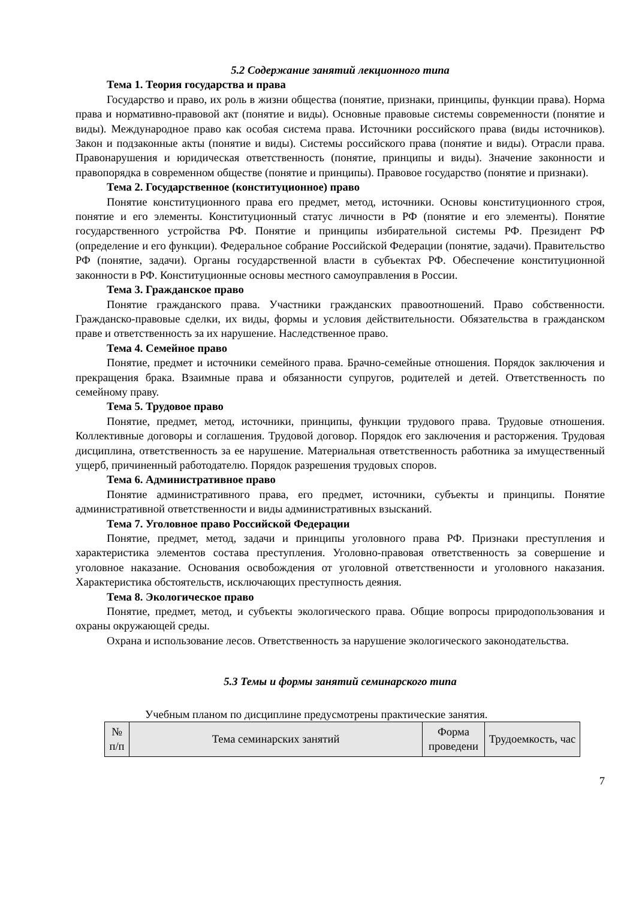5.2 Содержание занятий лекционного типа
Тема 1. Теория государства и права
Государство и право, их роль в жизни общества (понятие, признаки, принципы, функции права). Норма права и нормативно-правовой акт (понятие и виды). Основные правовые системы современности (понятие и виды). Международное право как особая система права. Источники российского права (виды источников). Закон и подзаконные акты (понятие и виды). Системы российского права (понятие и виды). Отрасли права. Правонарушения и юридическая ответственность (понятие, принципы и виды). Значение законности и правопорядка в современном обществе (понятие и принципы). Правовое государство (понятие и признаки).
Тема 2. Государственное (конституционное) право
Понятие конституционного права его предмет, метод, источники. Основы конституционного строя, понятие и его элементы. Конституционный статус личности в РФ (понятие и его элементы). Понятие государственного устройства РФ. Понятие и принципы избирательной системы РФ. Президент РФ (определение и его функции). Федеральное собрание Российской Федерации (понятие, задачи). Правительство РФ (понятие, задачи). Органы государственной власти в субъектах РФ. Обеспечение конституционной законности в РФ. Конституционные основы местного самоуправления в России.
Тема 3. Гражданское право
Понятие гражданского права. Участники гражданских правоотношений. Право собственности. Гражданско-правовые сделки, их виды, формы и условия действительности. Обязательства в гражданском праве и ответственность за их нарушение. Наследственное право.
Тема 4. Семейное право
Понятие, предмет и источники семейного права. Брачно-семейные отношения. Порядок заключения и прекращения брака. Взаимные права и обязанности супругов, родителей и детей. Ответственность по семейному праву.
Тема 5. Трудовое право
Понятие, предмет, метод, источники, принципы, функции трудового права. Трудовые отношения. Коллективные договоры и соглашения. Трудовой договор. Порядок его заключения и расторжения. Трудовая дисциплина, ответственность за ее нарушение. Материальная ответственность работника за имущественный ущерб, причиненный работодателю. Порядок разрешения трудовых споров.
Тема 6. Административное право
Понятие административного права, его предмет, источники, субъекты и принципы. Понятие административной ответственности и виды административных взысканий.
Тема 7. Уголовное право Российской Федерации
Понятие, предмет, метод, задачи и принципы уголовного права РФ. Признаки преступления и характеристика элементов состава преступления. Уголовно-правовая ответственность за совершение и уголовное наказание. Основания освобождения от уголовной ответственности и уголовного наказания. Характеристика обстоятельств, исключающих преступность деяния.
Тема 8. Экологическое право
Понятие, предмет, метод, и субъекты экологического права. Общие вопросы природопользования и охраны окружающей среды.
Охрана и использование лесов. Ответственность за нарушение экологического законодательства.
5.3 Темы и формы занятий семинарского типа
Учебным планом по дисциплине предусмотрены практические занятия.
| № п/п | Тема семинарских занятий | Форма проведени | Трудоемкость, час |
| --- | --- | --- | --- |
7